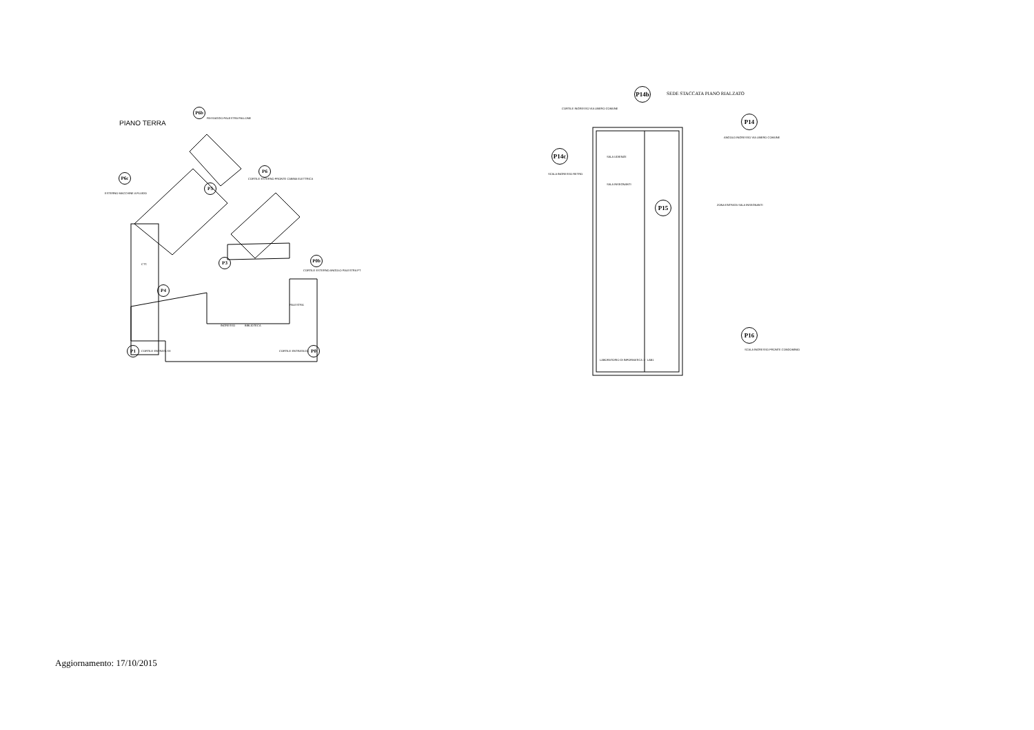PIANO TERRA
P6b
P6c
P6
P5
P3 P0b
P4
P1 P0
PASSAGGIO PALESTRA PALLONE
ESTERNO MACCHINE A FLUIDO
CORTILE ESTERNO FRONTE CABINA ELETTRICA
CORTILE ESTERNO ANGOLO PALESTRA PT
CTT.
PALESTRA
INGRESSO BIBLIOTECA
CORTILE ENTRATA SX CORTILE ENTRATA DX
P14b
SEDE STACCATA PIANO RIALZATO
P14
P14c
P15
P16
CORTILE INGRESSO VIA LIBERO COMUNE
ANGOLO INGRESSO VIA LIBERO COMUNE
SCALA INGRESSO RETRO
ZONA ENTRATA SALA INSEGNANTI
SCALA INGRESSO FRONTE CONDOMINIO
SALA UDIENZE
SALA INSEGNANTI
LABORATORIO DI INFORMATICA 1 - LAB1
Aggiornamento: 17/10/2015